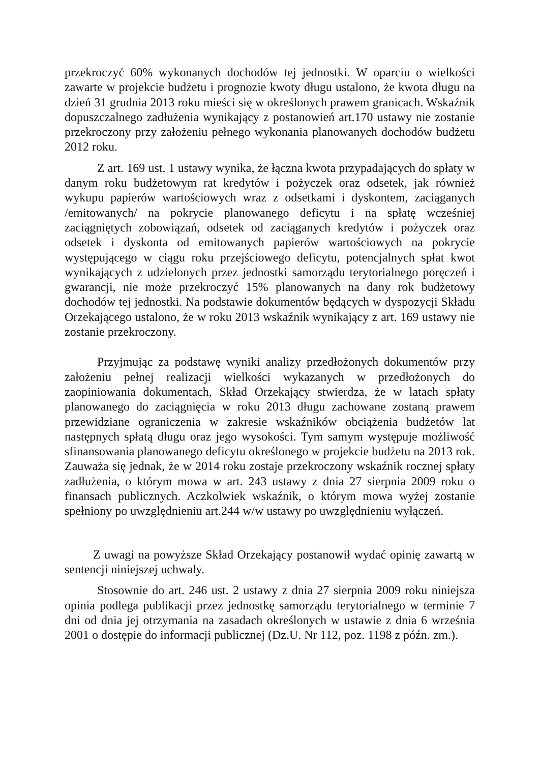przekroczyć 60% wykonanych dochodów tej jednostki. W oparciu o wielkości zawarte w projekcie budżetu i prognozie kwoty długu ustalono, że kwota długu na dzień 31 grudnia 2013 roku mieści się w określonych prawem granicach. Wskaźnik dopuszczalnego zadłużenia wynikający z postanowień art.170 ustawy nie zostanie przekroczony przy założeniu pełnego wykonania planowanych dochodów budżetu 2012 roku.
Z art. 169 ust. 1 ustawy wynika, że łączna kwota przypadających do spłaty w danym roku budżetowym rat kredytów i pożyczek oraz odsetek, jak również wykupu papierów wartościowych wraz z odsetkami i dyskontem, zaciąganych /emitowanych/ na pokrycie planowanego deficytu i na spłatę wcześniej zaciągniętych zobowiązań, odsetek od zaciąganych kredytów i pożyczek oraz odsetek i dyskonta od emitowanych papierów wartościowych na pokrycie występującego w ciągu roku przejściowego deficytu, potencjalnych spłat kwot wynikających z udzielonych przez jednostki samorządu terytorialnego poręczeń i gwarancji, nie może przekroczyć 15% planowanych na dany rok budżetowy dochodów tej jednostki. Na podstawie dokumentów będących w dyspozycji Składu Orzekającego ustalono, że w roku 2013 wskaźnik wynikający z art. 169 ustawy nie zostanie przekroczony.
Przyjmując za podstawę wyniki analizy przedłożonych dokumentów przy założeniu pełnej realizacji wielkości wykazanych w przedłożonych do zaopiniowania dokumentach, Skład Orzekający stwierdza, że w latach spłaty planowanego do zaciągnięcia w roku 2013 długu zachowane zostaną prawem przewidziane ograniczenia w zakresie wskaźników obciążenia budżetów lat następnych spłatą długu oraz jego wysokości. Tym samym występuje możliwość sfinansowania planowanego deficytu określonego w projekcie budżetu na 2013 rok. Zauważa się jednak, że w 2014 roku zostaje przekroczony wskaźnik rocznej spłaty zadłużenia, o którym mowa w art. 243 ustawy z dnia 27 sierpnia 2009 roku o finansach publicznych. Aczkolwiek wskaźnik, o którym mowa wyżej zostanie spełniony po uwzględnieniu art.244 w/w ustawy po uwzględnieniu wyłączeń.
Z uwagi na powyższe Skład Orzekający postanowił wydać opinię zawartą w sentencji niniejszej uchwały.
Stosownie do art. 246 ust. 2 ustawy z dnia 27 sierpnia 2009 roku niniejsza opinia podlega publikacji przez jednostkę samorządu terytorialnego w terminie 7 dni od dnia jej otrzymania na zasadach określonych w ustawie z dnia 6 września 2001 o dostępie do informacji publicznej (Dz.U. Nr 112, poz. 1198 z późn. zm.).